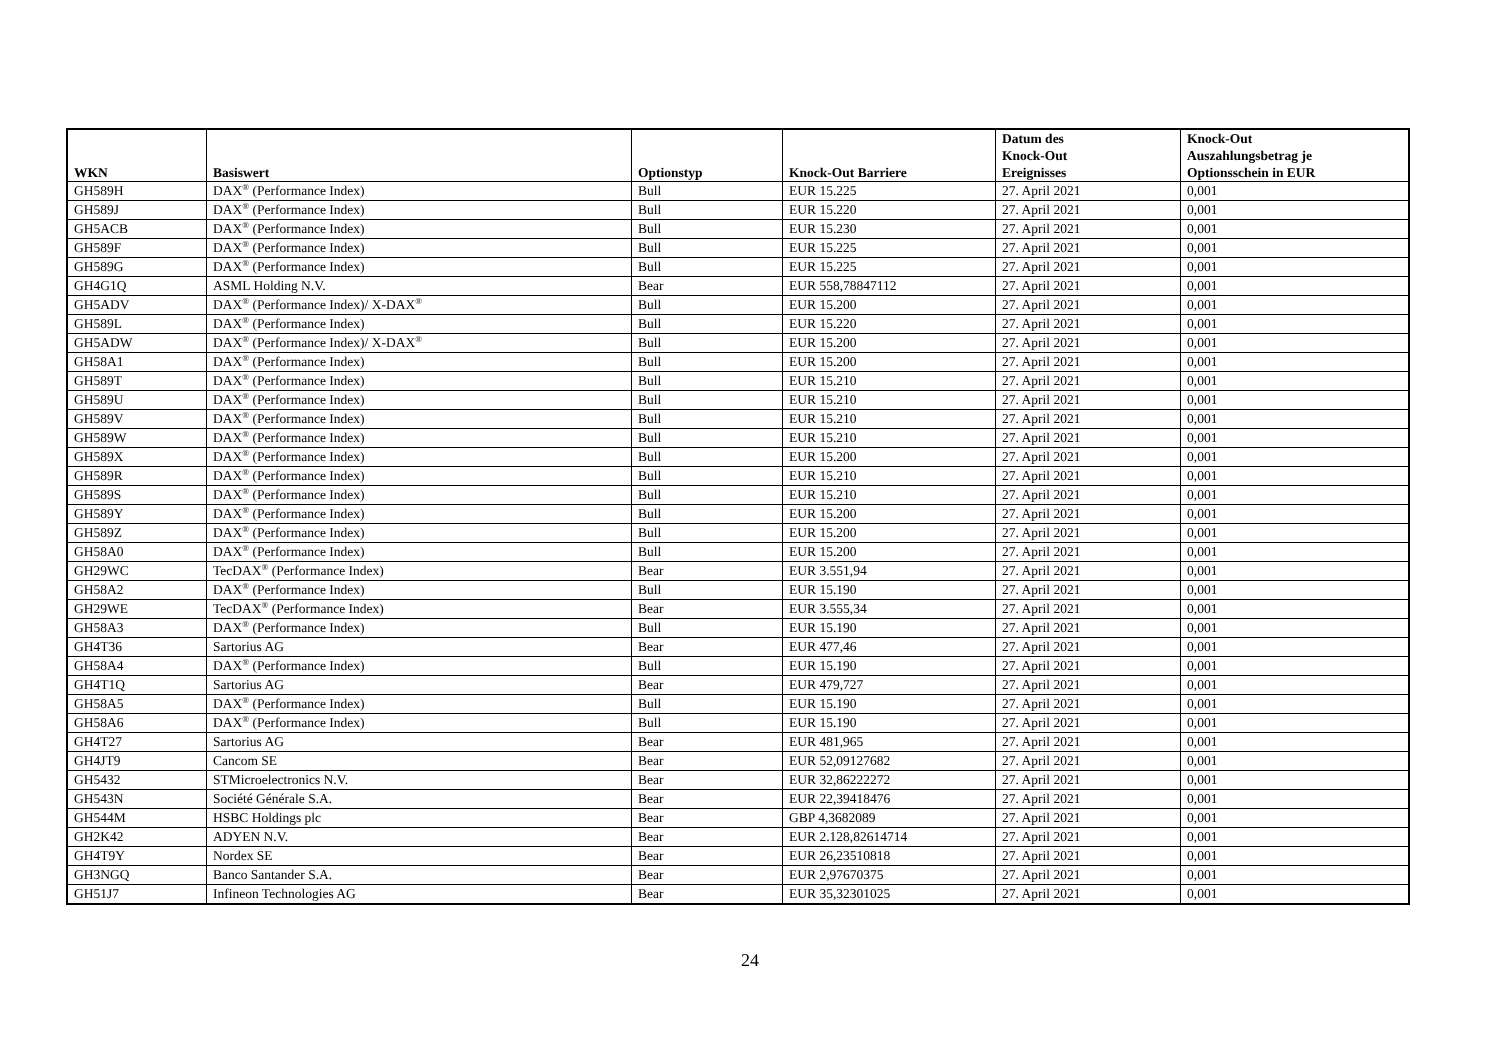| WKN | Basiswert | Optionstyp | Knock-Out Barriere | Datum des Knock-Out Ereignisses | Knock-Out Auszahlungsbetrag je Optionsschein in EUR |
| --- | --- | --- | --- | --- | --- |
| GH589H | DAX<sup>®</sup> (Performance Index) | Bull | EUR 15.225 | 27. April 2021 | 0,001 |
| GH589J | DAX<sup>®</sup> (Performance Index) | Bull | EUR 15.220 | 27. April 2021 | 0,001 |
| GH5ACB | DAX<sup>®</sup> (Performance Index) | Bull | EUR 15.230 | 27. April 2021 | 0,001 |
| GH589F | DAX<sup>®</sup> (Performance Index) | Bull | EUR 15.225 | 27. April 2021 | 0,001 |
| GH589G | DAX<sup>®</sup> (Performance Index) | Bull | EUR 15.225 | 27. April 2021 | 0,001 |
| GH4G1Q | ASML Holding N.V. | Bear | EUR 558,78847112 | 27. April 2021 | 0,001 |
| GH5ADV | DAX<sup>®</sup> (Performance Index)/ X-DAX<sup>®</sup> | Bull | EUR 15.200 | 27. April 2021 | 0,001 |
| GH589L | DAX<sup>®</sup> (Performance Index) | Bull | EUR 15.220 | 27. April 2021 | 0,001 |
| GH5ADW | DAX<sup>®</sup> (Performance Index)/ X-DAX<sup>®</sup> | Bull | EUR 15.200 | 27. April 2021 | 0,001 |
| GH58A1 | DAX<sup>®</sup> (Performance Index) | Bull | EUR 15.200 | 27. April 2021 | 0,001 |
| GH589T | DAX<sup>®</sup> (Performance Index) | Bull | EUR 15.210 | 27. April 2021 | 0,001 |
| GH589U | DAX<sup>®</sup> (Performance Index) | Bull | EUR 15.210 | 27. April 2021 | 0,001 |
| GH589V | DAX<sup>®</sup> (Performance Index) | Bull | EUR 15.210 | 27. April 2021 | 0,001 |
| GH589W | DAX<sup>®</sup> (Performance Index) | Bull | EUR 15.210 | 27. April 2021 | 0,001 |
| GH589X | DAX<sup>®</sup> (Performance Index) | Bull | EUR 15.200 | 27. April 2021 | 0,001 |
| GH589R | DAX<sup>®</sup> (Performance Index) | Bull | EUR 15.210 | 27. April 2021 | 0,001 |
| GH589S | DAX<sup>®</sup> (Performance Index) | Bull | EUR 15.210 | 27. April 2021 | 0,001 |
| GH589Y | DAX<sup>®</sup> (Performance Index) | Bull | EUR 15.200 | 27. April 2021 | 0,001 |
| GH589Z | DAX<sup>®</sup> (Performance Index) | Bull | EUR 15.200 | 27. April 2021 | 0,001 |
| GH58A0 | DAX<sup>®</sup> (Performance Index) | Bull | EUR 15.200 | 27. April 2021 | 0,001 |
| GH29WC | TecDAX<sup>®</sup> (Performance Index) | Bear | EUR 3.551,94 | 27. April 2021 | 0,001 |
| GH58A2 | DAX<sup>®</sup> (Performance Index) | Bull | EUR 15.190 | 27. April 2021 | 0,001 |
| GH29WE | TecDAX<sup>®</sup> (Performance Index) | Bear | EUR 3.555,34 | 27. April 2021 | 0,001 |
| GH58A3 | DAX<sup>®</sup> (Performance Index) | Bull | EUR 15.190 | 27. April 2021 | 0,001 |
| GH4T36 | Sartorius AG | Bear | EUR 477,46 | 27. April 2021 | 0,001 |
| GH58A4 | DAX<sup>®</sup> (Performance Index) | Bull | EUR 15.190 | 27. April 2021 | 0,001 |
| GH4T1Q | Sartorius AG | Bear | EUR 479,727 | 27. April 2021 | 0,001 |
| GH58A5 | DAX<sup>®</sup> (Performance Index) | Bull | EUR 15.190 | 27. April 2021 | 0,001 |
| GH58A6 | DAX<sup>®</sup> (Performance Index) | Bull | EUR 15.190 | 27. April 2021 | 0,001 |
| GH4T27 | Sartorius AG | Bear | EUR 481,965 | 27. April 2021 | 0,001 |
| GH4JT9 | Cancom SE | Bear | EUR 52,09127682 | 27. April 2021 | 0,001 |
| GH5432 | STMicroelectronics N.V. | Bear | EUR 32,86222272 | 27. April 2021 | 0,001 |
| GH543N | Société Générale S.A. | Bear | EUR 22,39418476 | 27. April 2021 | 0,001 |
| GH544M | HSBC Holdings plc | Bear | GBP 4,3682089 | 27. April 2021 | 0,001 |
| GH2K42 | ADYEN N.V. | Bear | EUR 2.128,82614714 | 27. April 2021 | 0,001 |
| GH4T9Y | Nordex SE | Bear | EUR 26,23510818 | 27. April 2021 | 0,001 |
| GH3NGQ | Banco Santander S.A. | Bear | EUR 2,97670375 | 27. April 2021 | 0,001 |
| GH51J7 | Infineon Technologies AG | Bear | EUR 35,32301025 | 27. April 2021 | 0,001 |
24